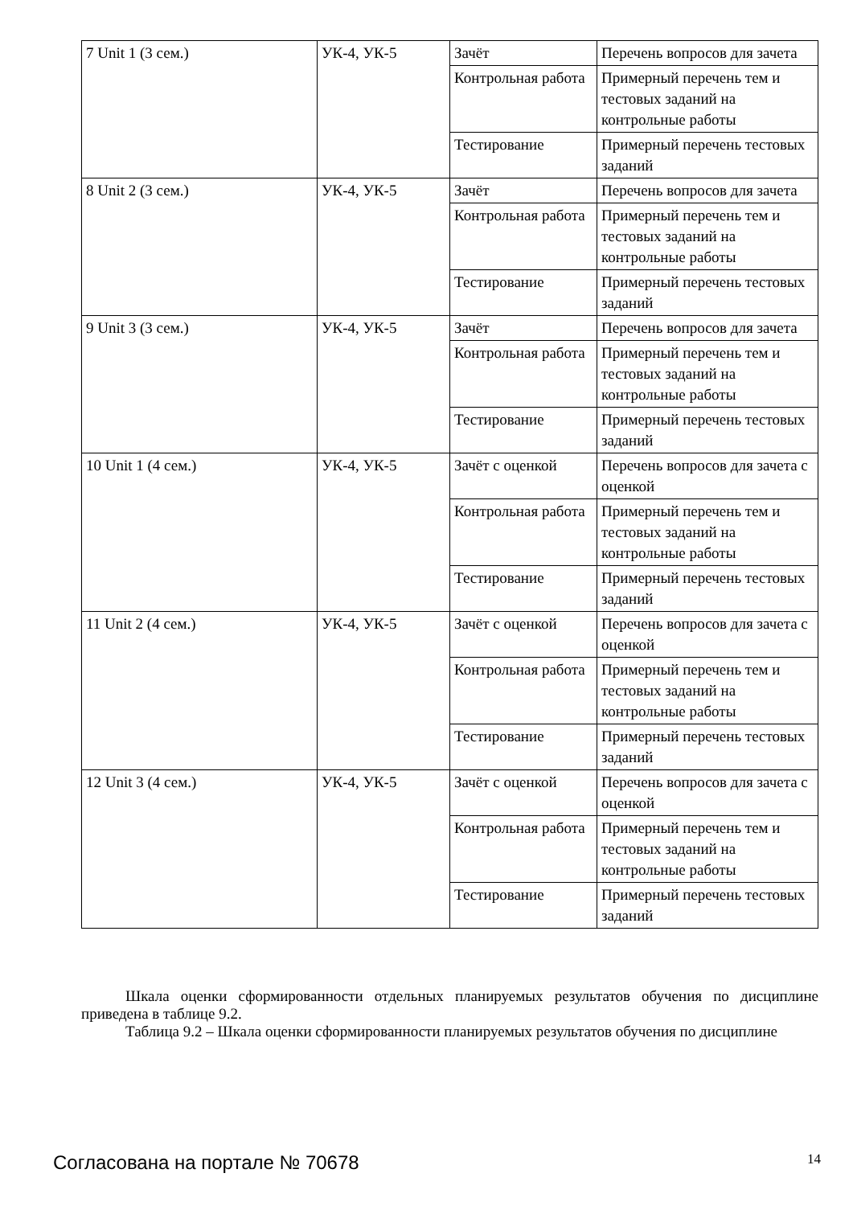| 7 Unit 1 (3 сем.) | УК-4, УК-5 | Зачёт | Перечень вопросов для зачета |
| | | Контрольная работа | Примерный перечень тем и тестовых заданий на контрольные работы |
| | | Тестирование | Примерный перечень тестовых заданий |
| 8 Unit 2 (3 сем.) | УК-4, УК-5 | Зачёт | Перечень вопросов для зачета |
| | | Контрольная работа | Примерный перечень тем и тестовых заданий на контрольные работы |
| | | Тестирование | Примерный перечень тестовых заданий |
| 9 Unit 3 (3 сем.) | УК-4, УК-5 | Зачёт | Перечень вопросов для зачета |
| | | Контрольная работа | Примерный перечень тем и тестовых заданий на контрольные работы |
| | | Тестирование | Примерный перечень тестовых заданий |
| 10 Unit 1 (4 сем.) | УК-4, УК-5 | Зачёт с оценкой | Перечень вопросов для зачета с оценкой |
| | | Контрольная работа | Примерный перечень тем и тестовых заданий на контрольные работы |
| | | Тестирование | Примерный перечень тестовых заданий |
| 11 Unit 2 (4 сем.) | УК-4, УК-5 | Зачёт с оценкой | Перечень вопросов для зачета с оценкой |
| | | Контрольная работа | Примерный перечень тем и тестовых заданий на контрольные работы |
| | | Тестирование | Примерный перечень тестовых заданий |
| 12 Unit 3 (4 сем.) | УК-4, УК-5 | Зачёт с оценкой | Перечень вопросов для зачета с оценкой |
| | | Контрольная работа | Примерный перечень тем и тестовых заданий на контрольные работы |
| | | Тестирование | Примерный перечень тестовых заданий |
Шкала оценки сформированности отдельных планируемых результатов обучения по дисциплине приведена в таблице 9.2.
Таблица 9.2 – Шкала оценки сформированности планируемых результатов обучения по дисциплине
Согласована на портале № 70678 14